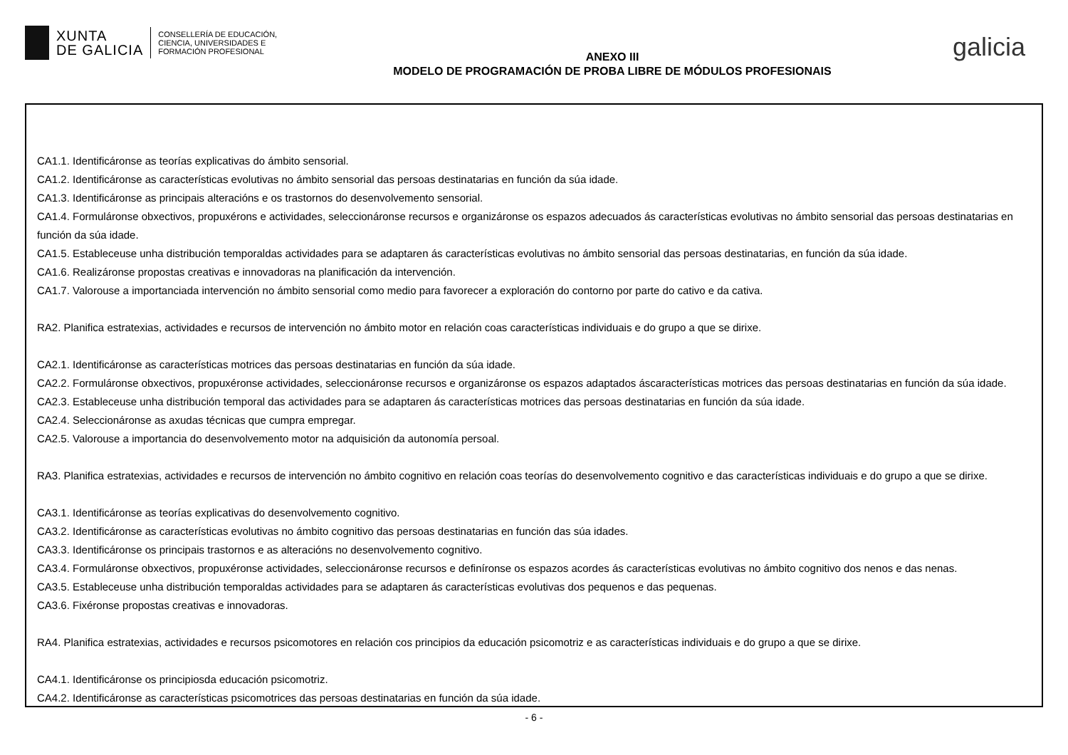XUNTA
DE GALICIA
CONSELLERÍA DE EDUCACIÓN,
CIENCIA, UNIVERSIDADES E
FORMACIÓN PROFESIONAL
ANEXO III
MODELO DE PROGRAMACIÓN DE PROBA LIBRE DE MÓDULOS PROFESIONAIS
galicia
CA1.1. Identificáronse as teorías explicativas do ámbito sensorial.
CA1.2. Identificáronse as características evolutivas no ámbito sensorial das persoas destinatarias en función da súa idade.
CA1.3. Identificáronse as principais alteracións e os trastornos do desenvolvemento sensorial.
CA1.4. Formuláronse obxectivos, propuxérons e actividades, seleccionáronse recursos e organizáronse os espazos adecuados ás características evolutivas no ámbito sensorial das persoas destinatarias en función da súa idade.
CA1.5. Estableceuse unha distribución temporaldas actividades para se adaptaren ás características evolutivas no ámbito sensorial das persoas destinatarias, en función da súa idade.
CA1.6. Realizáronse propostas creativas e innovadoras na planificación da intervención.
CA1.7. Valorouse a importanciada intervención no ámbito sensorial como medio para favorecer a exploración do contorno por parte do cativo e da cativa.
RA2. Planifica estratexias, actividades e recursos de intervención no ámbito motor en relación coas características individuais e do grupo a que se dirixe.
CA2.1. Identificáronse as características motrices das persoas destinatarias en función da súa idade.
CA2.2. Formuláronse obxectivos, propuxéronse actividades, seleccionáronse recursos e organizáronse os espazos adaptados áscaracterísticas motrices das persoas destinatarias en función da súa idade.
CA2.3. Estableceuse unha distribución temporal das actividades para se adaptaren ás características motrices das persoas destinatarias en función da súa idade.
CA2.4. Seleccionáronse as axudas técnicas que cumpra empregar.
CA2.5. Valorouse a importancia do desenvolvemento motor na adquisición da autonomía persoal.
RA3. Planifica estratexias, actividades e recursos de intervención no ámbito cognitivo en relación coas teorías do desenvolvemento cognitivo e das características individuais e do grupo a que se dirixe.
CA3.1. Identificáronse as teorías explicativas do desenvolvemento cognitivo.
CA3.2. Identificáronse as características evolutivas no ámbito cognitivo das persoas destinatarias en función das súa idades.
CA3.3. Identificáronse os principais trastornos e as alteracións no desenvolvemento cognitivo.
CA3.4. Formuláronse obxectivos, propuxéronse actividades, seleccionáronse recursos e definíronse os espazos acordes ás características evolutivas no ámbito cognitivo dos nenos e das nenas.
CA3.5. Estableceuse unha distribución temporaldas actividades para se adaptaren ás características evolutivas dos pequenos e das pequenas.
CA3.6. Fixéronse propostas creativas e innovadoras.
RA4. Planifica estratexias, actividades e recursos psicomotores en relación cos principios da educación psicomotriz e as características individuais e do grupo a que se dirixe.
CA4.1. Identificáronse os principiosda educación psicomotriz.
CA4.2. Identificáronse as características psicomotrices das persoas destinatarias en función da súa idade.
- 6 -